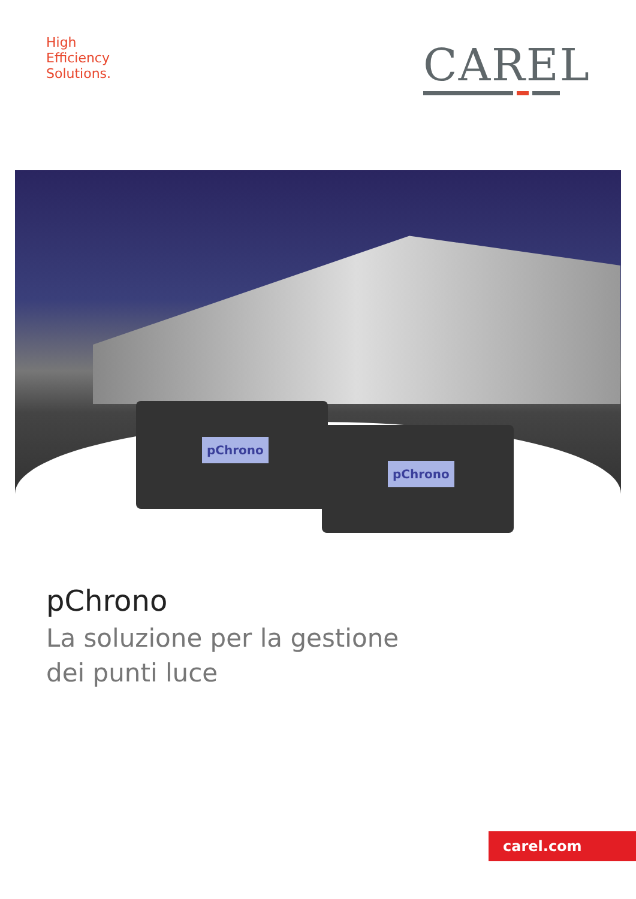High
Efficiency
Solutions.
CAREL
pChrono
pChrono
pChrono
La soluzione per la gestione
dei punti luce
carel.com